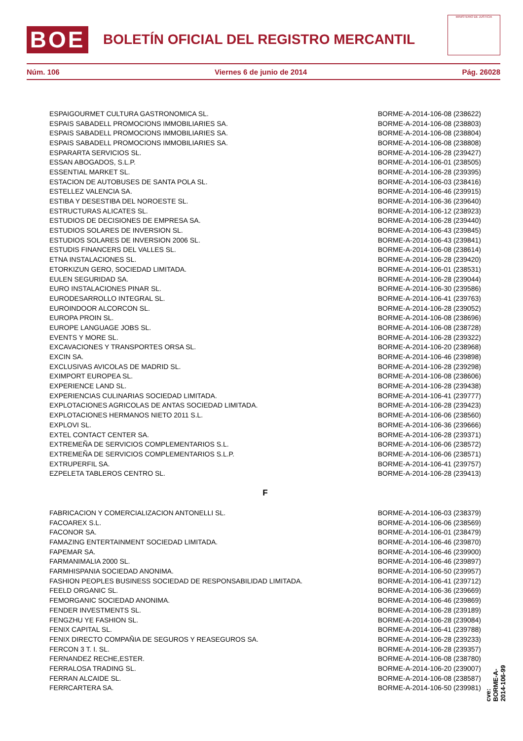BOE
BOLETÍN OFICIAL DEL REGISTRO MERCANTIL
MINISTERIO DE JUSTICIA
Núm. 106 Viernes 6 de junio de 2014 Pág. 26028
| ESPAIGOURMET CULTURA GASTRONOMICA SL. | BORME-A-2014-106-08 (238622) |
| ESPAIS SABADELL PROMOCIONS IMMOBILIARIES SA. | BORME-A-2014-106-08 (238803) |
| ESPAIS SABADELL PROMOCIONS IMMOBILIARIES SA. | BORME-A-2014-106-08 (238804) |
| ESPAIS SABADELL PROMOCIONS IMMOBILIARIES SA. | BORME-A-2014-106-08 (238808) |
| ESPARARTA SERVICIOS SL. | BORME-A-2014-106-28 (239427) |
| ESSAN ABOGADOS, S.L.P. | BORME-A-2014-106-01 (238505) |
| ESSENTIAL MARKET SL. | BORME-A-2014-106-28 (239395) |
| ESTACION DE AUTOBUSES DE SANTA POLA SL. | BORME-A-2014-106-03 (238416) |
| ESTELLEZ VALENCIA SA. | BORME-A-2014-106-46 (239915) |
| ESTIBA Y DESESTIBA DEL NOROESTE SL. | BORME-A-2014-106-36 (239640) |
| ESTRUCTURAS ALICATES SL. | BORME-A-2014-106-12 (238923) |
| ESTUDIOS DE DECISIONES DE EMPRESA SA. | BORME-A-2014-106-28 (239440) |
| ESTUDIOS SOLARES DE INVERSION SL. | BORME-A-2014-106-43 (239845) |
| ESTUDIOS SOLARES DE INVERSION 2006 SL. | BORME-A-2014-106-43 (239841) |
| ESTUDIS FINANCERS DEL VALLES SL. | BORME-A-2014-106-08 (238614) |
| ETNA INSTALACIONES SL. | BORME-A-2014-106-28 (239420) |
| ETORKIZUN GERO, SOCIEDAD LIMITADA. | BORME-A-2014-106-01 (238531) |
| EULEN SEGURIDAD SA. | BORME-A-2014-106-28 (239044) |
| EURO INSTALACIONES PINAR SL. | BORME-A-2014-106-30 (239586) |
| EURODESARROLLO INTEGRAL SL. | BORME-A-2014-106-41 (239763) |
| EUROINDOOR ALCORCON SL. | BORME-A-2014-106-28 (239052) |
| EUROPA PROIN SL. | BORME-A-2014-106-08 (238696) |
| EUROPE LANGUAGE JOBS SL. | BORME-A-2014-106-08 (238728) |
| EVENTS Y MORE SL. | BORME-A-2014-106-28 (239322) |
| EXCAVACIONES Y TRANSPORTES ORSA SL. | BORME-A-2014-106-20 (238968) |
| EXCIN SA. | BORME-A-2014-106-46 (239898) |
| EXCLUSIVAS AVICOLAS DE MADRID SL. | BORME-A-2014-106-28 (239298) |
| EXIMPORT EUROPEA SL. | BORME-A-2014-106-08 (238606) |
| EXPERIENCE LAND SL. | BORME-A-2014-106-28 (239438) |
| EXPERIENCIAS CULINARIAS SOCIEDAD LIMITADA. | BORME-A-2014-106-41 (239777) |
| EXPLOTACIONES AGRICOLAS DE ANTAS SOCIEDAD LIMITADA. | BORME-A-2014-106-28 (239423) |
| EXPLOTACIONES HERMANOS NIETO 2011 S.L. | BORME-A-2014-106-06 (238560) |
| EXPLOVI SL. | BORME-A-2014-106-36 (239666) |
| EXTEL CONTACT CENTER SA. | BORME-A-2014-106-28 (239371) |
| EXTREMEÑA DE SERVICIOS COMPLEMENTARIOS S.L. | BORME-A-2014-106-06 (238572) |
| EXTREMEÑA DE SERVICIOS COMPLEMENTARIOS S.L.P. | BORME-A-2014-106-06 (238571) |
| EXTRUPERFIL SA. | BORME-A-2014-106-41 (239757) |
| EZPELETA TABLEROS CENTRO SL. | BORME-A-2014-106-28 (239413) |
| F | |
| FABRICACION Y COMERCIALIZACION ANTONELLI SL. | BORME-A-2014-106-03 (238379) |
| FACOAREX S.L. | BORME-A-2014-106-06 (238569) |
| FACONOR SA. | BORME-A-2014-106-01 (238479) |
| FAMAZING ENTERTAINMENT SOCIEDAD LIMITADA. | BORME-A-2014-106-46 (239870) |
| FAPEMAR SA. | BORME-A-2014-106-46 (239900) |
| FARMANIMALIA 2000 SL. | BORME-A-2014-106-46 (239897) |
| FARMHISPANIA SOCIEDAD ANONIMA. | BORME-A-2014-106-50 (239957) |
| FASHION PEOPLES BUSINESS SOCIEDAD DE RESPONSABILIDAD LIMITADA. | BORME-A-2014-106-41 (239712) |
| FEELD ORGANIC SL. | BORME-A-2014-106-36 (239669) |
| FEMORGANIC SOCIEDAD ANONIMA. | BORME-A-2014-106-46 (239869) |
| FENDER INVESTMENTS SL. | BORME-A-2014-106-28 (239189) |
| FENGZHU YE FASHION SL. | BORME-A-2014-106-28 (239084) |
| FENIX CAPITAL SL. | BORME-A-2014-106-41 (239788) |
| FENIX DIRECTO COMPAÑIA DE SEGUROS Y REASEGUROS SA. | BORME-A-2014-106-28 (239233) |
| FERCON 3 T. I. SL. | BORME-A-2014-106-28 (239357) |
| FERNANDEZ RECHE,ESTER. | BORME-A-2014-106-08 (238780) |
| FERRALOSA TRADING SL. | BORME-A-2014-106-20 (239007) |
| FERRAN ALCAIDE SL. | BORME-A-2014-106-08 (238587) |
| FERRCARTERA SA. | BORME-A-2014-106-50 (239981) |
cve: BORME-A-2014-106-99